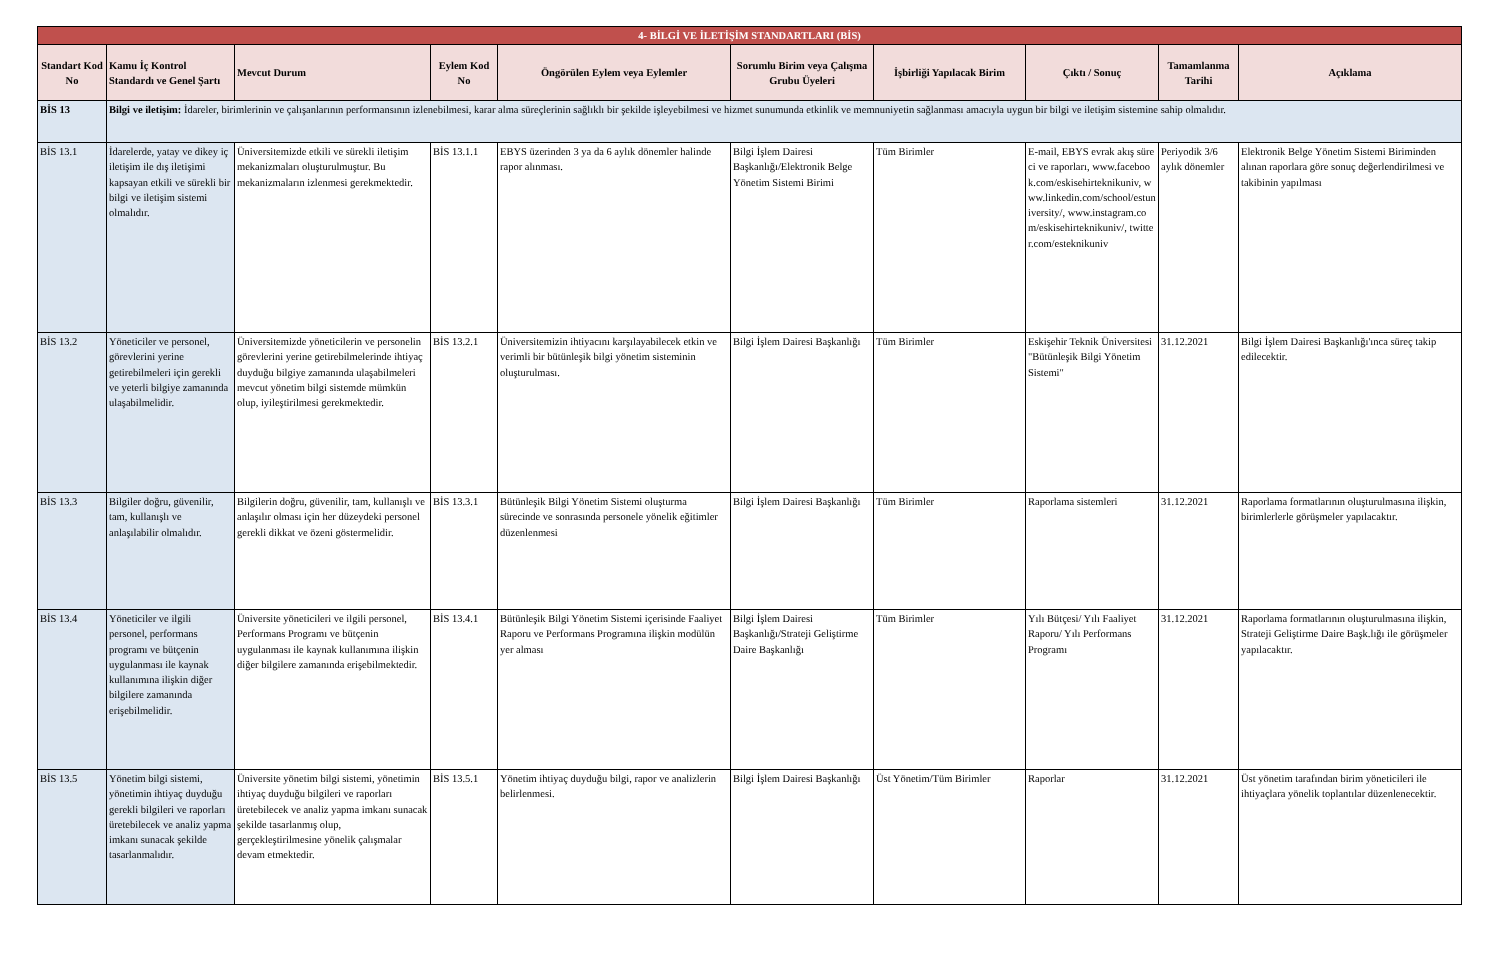| 4- BİLGİ VE İLETİŞİM STANDARTLARI (BİS) | | | | | | | | | |
| Standart Kod No | Kamu İç Kontrol Standardı ve Genel Şartı | Mevcut Durum | Eylem Kod No | Öngörülen Eylem veya Eylemler | Sorumlu Birim veya Çalışma Grubu Üyeleri | İşbirliği Yapılacak Birim | Çıktı / Sonuç | Tamamlanma Tarihi | Açıklama |
| BİS 13 | Bilgi ve iletişim: İdareler, birimlerinin ve çalışanlarının performansının izlenebilmesi, karar alma süreçlerinin sağlıklı bir şekilde işleyebilmesi ve hizmet sunumunda etkinlik ve memnuniyetin sağlanması amacıyla uygun bir bilgi ve iletişim sistemine sahip olmalıdır. | | | | | | | | |
| BİS 13.1 | İdarelerde, yatay ve dikey iç iletişim ile dış iletişimi kapsayan etkili ve sürekli bir bilgi ve iletişim sistemi olmalıdır. | Üniversitemizde etkili ve sürekli iletişim mekanizmaları oluşturulmuştur. Bu mekanizmaların izlenmesi gerekmektedir. | BİS 13.1.1 | EBYS üzerinden 3 ya da 6 aylık dönemler halinde rapor alınması. | Bilgi İşlem Dairesi Başkanlığı/Elektronik Belge Yönetim Sistemi Birimi | Tüm Birimler | E-mail, EBYS evrak akış süreci ve raporları, www.facebook.com/eskisehirteknikuniv, www.linkedin.com/school/estuniversity/, www.instagram.com/eskisehirteknikuniv/, twitter.com/esteknikuniv | Periyodik 3/6 aylık dönemler | Elektronik Belge Yönetim Sistemi Biriminden alınan raporlara göre sonuç değerlendirilmesi ve takibinin yapılması |
| BİS 13.2 | Yöneticiler ve personel, görevlerini yerine getirebilmeleri için gerekli ve yeterli bilgiye zamanında ulaşabilmelidir. | Üniversitemizde yöneticilerin ve personelin görevlerini yerine getirebilmelerinde ihtiyaç duyduğu bilgiye zamanında ulaşabilmeleri mevcut yönetim bilgi sistemde mümkün olup, iyileştirilmesi gerekmektedir. | BİS 13.2.1 | Üniversitemizin ihtiyacını karşılayabilecek etkin ve verimli bir bütünleşik bilgi yönetim sisteminin oluşturulması. | Bilgi İşlem Dairesi Başkanlığı | Tüm Birimler | Eskişehir Teknik Üniversitesi "Bütünleşik Bilgi Yönetim Sistemi" | 31.12.2021 | Bilgi İşlem Dairesi Başkanlığı'ınca süreç takip edilecektir. |
| BİS 13.3 | Bilgiler doğru, güvenilir, tam, kullanışlı ve anlaşılabilir olmalıdır. | Bilgilerin doğru, güvenilir, tam, kullanışlı ve anlaşılır olması için her düzeydeki personel gerekli dikkat ve özeni göstermelidir. | BİS 13.3.1 | Bütünleşik Bilgi Yönetim Sistemi oluşturma sürecinde ve sonrasında personele yönelik eğitimler düzenlenmesi | Bilgi İşlem Dairesi Başkanlığı | Tüm Birimler | Raporlama sistemleri | 31.12.2021 | Raporlama formatlarının oluşturulmasına ilişkin, birimlerlerle görüşmeler yapılacaktır. |
| BİS 13.4 | Yöneticiler ve ilgili personel, performans programı ve bütçenin uygulanması ile kaynak kullanımına ilişkin diğer bilgilere zamanında erişebilmelidir. | Üniversite yöneticileri ve ilgili personel, Performans Programı ve bütçenin uygulanması ile kaynak kullanımına ilişkin diğer bilgilere zamanında erişebilmektedir. | BİS 13.4.1 | Bütünleşik Bilgi Yönetim Sistemi içerisinde Faaliyet Raporu ve Performans Programına ilişkin modülün yer alması | Bilgi İşlem Dairesi Başkanlığı/Strateji Geliştirme Daire Başkanlığı | Tüm Birimler | Yılı Bütçesi/ Yılı Faaliyet Raporu/ Yılı Performans Programı | 31.12.2021 | Raporlama formatlarının oluşturulmasına ilişkin, Strateji Geliştirme Daire Başk.lığı ile görüşmeler yapılacaktır. |
| BİS 13.5 | Yönetim bilgi sistemi, yönetimin ihtiyaç duyduğu gerekli bilgileri ve raporları üretebilecek ve analiz yapma imkanı sunacak şekilde tasarlanmalıdır. | Üniversite yönetim bilgi sistemi, yönetimin ihtiyaç duyduğu bilgileri ve raporları üretebilecek ve analiz yapma imkanı sunacak şekilde tasarlanmış olup, gerçekleştirilmesine yönelik çalışmalar devam etmektedir. | BİS 13.5.1 | Yönetim ihtiyaç duyduğu bilgi, rapor ve analizlerin belirlenmesi. | Bilgi İşlem Dairesi Başkanlığı | Üst Yönetim/Tüm Birimler | Raporlar | 31.12.2021 | Üst yönetim tarafından birim yöneticileri ile ihtiyaçlara yönelik toplantılar düzenlenecektir. |